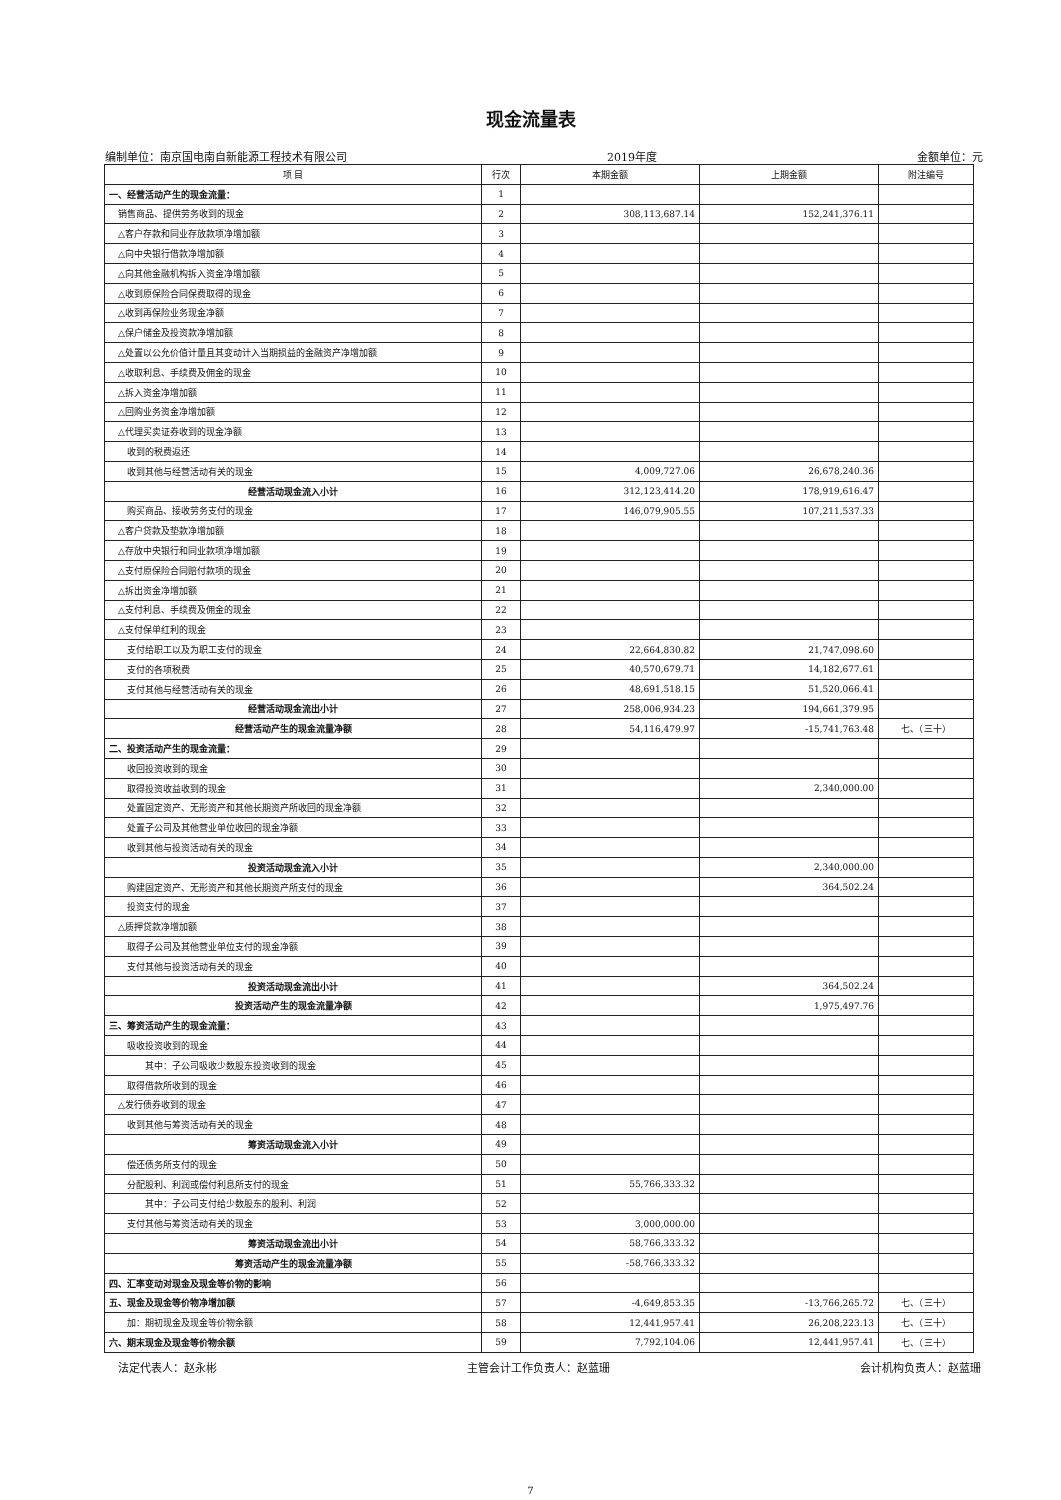现金流量表
编制单位：南京国电南自新能源工程技术有限公司 2019年度 金额单位：元
| 项 目 | 行次 | 本期金额 | 上期金额 | 附注编号 |
| --- | --- | --- | --- | --- |
| 一、经营活动产生的现金流量： | 1 | | | |
| 销售商品、提供劳务收到的现金 | 2 | 308,113,687.14 | 152,241,376.11 | |
| △客户存款和同业存放款项净增加额 | 3 | | | |
| △向中央银行借款净增加额 | 4 | | | |
| △向其他金融机构拆入资金净增加额 | 5 | | | |
| △收到原保险合同保费取得的现金 | 6 | | | |
| △收到再保险业务现金净额 | 7 | | | |
| △保户储金及投资款净增加额 | 8 | | | |
| △处置以公允价值计量且其变动计入当期损益的金融资产净增加额 | 9 | | | |
| △收取利息、手续费及佣金的现金 | 10 | | | |
| △拆入资金净增加额 | 11 | | | |
| △回购业务资金净增加额 | 12 | | | |
| △代理买卖证券收到的现金净额 | 13 | | | |
| 收到的税费返还 | 14 | | | |
| 收到其他与经营活动有关的现金 | 15 | 4,009,727.06 | 26,678,240.36 | |
| 经营活动现金流入小计 | 16 | 312,123,414.20 | 178,919,616.47 | |
| 购买商品、接收劳务支付的现金 | 17 | 146,079,905.55 | 107,211,537.33 | |
| △客户贷款及垫款净增加额 | 18 | | | |
| △存放中央银行和同业款项净增加额 | 19 | | | |
| △支付原保险合同赔付款项的现金 | 20 | | | |
| △拆出资金净增加额 | 21 | | | |
| △支付利息、手续费及佣金的现金 | 22 | | | |
| △支付保单红利的现金 | 23 | | | |
| 支付给职工以及为职工支付的现金 | 24 | 22,664,830.82 | 21,747,098.60 | |
| 支付的各项税费 | 25 | 40,570,679.71 | 14,182,677.61 | |
| 支付其他与经营活动有关的现金 | 26 | 48,691,518.15 | 51,520,066.41 | |
| 经营活动现金流出小计 | 27 | 258,006,934.23 | 194,661,379.95 | |
| 经营活动产生的现金流量净额 | 28 | 54,116,479.97 | -15,741,763.48 | 七、（三十） |
| 二、投资活动产生的现金流量： | 29 | | | |
| 收回投资收到的现金 | 30 | | | |
| 取得投资收益收到的现金 | 31 | | 2,340,000.00 | |
| 处置固定资产、无形资产和其他长期资产所收回的现金净额 | 32 | | | |
| 处置子公司及其他营业单位收回的现金净额 | 33 | | | |
| 收到其他与投资活动有关的现金 | 34 | | | |
| 投资活动现金流入小计 | 35 | | 2,340,000.00 | |
| 购建固定资产、无形资产和其他长期资产所支付的现金 | 36 | | 364,502.24 | |
| 投资支付的现金 | 37 | | | |
| △质押贷款净增加额 | 38 | | | |
| 取得子公司及其他营业单位支付的现金净额 | 39 | | | |
| 支付其他与投资活动有关的现金 | 40 | | | |
| 投资活动现金流出小计 | 41 | | 364,502.24 | |
| 投资活动产生的现金流量净额 | 42 | | 1,975,497.76 | |
| 三、筹资活动产生的现金流量： | 43 | | | |
| 吸收投资收到的现金 | 44 | | | |
| 其中：子公司吸收少数股东投资收到的现金 | 45 | | | |
| 取得借款所收到的现金 | 46 | | | |
| △发行债券收到的现金 | 47 | | | |
| 收到其他与筹资活动有关的现金 | 48 | | | |
| 筹资活动现金流入小计 | 49 | | | |
| 偿还债务所支付的现金 | 50 | | | |
| 分配股利、利润或偿付利息所支付的现金 | 51 | 55,766,333.32 | | |
| 其中：子公司支付给少数股东的股利、利润 | 52 | | | |
| 支付其他与筹资活动有关的现金 | 53 | 3,000,000.00 | | |
| 筹资活动现金流出小计 | 54 | 58,766,333.32 | | |
| 筹资活动产生的现金流量净额 | 55 | -58,766,333.32 | | |
| 四、汇率变动对现金及现金等价物的影响 | 56 | | | |
| 五、现金及现金等价物净增加额 | 57 | -4,649,853.35 | -13,766,265.72 | 七、（三十） |
| 加：期初现金及现金等价物余额 | 58 | 12,441,957.41 | 26,208,223.13 | 七、（三十） |
| 六、期末现金及现金等价物余额 | 59 | 7,792,104.06 | 12,441,957.41 | 七、（三十） |
法定代表人：赵永彬 主管会计工作负责人：赵蓝珊 会计机构负责人：赵蓝珊
7